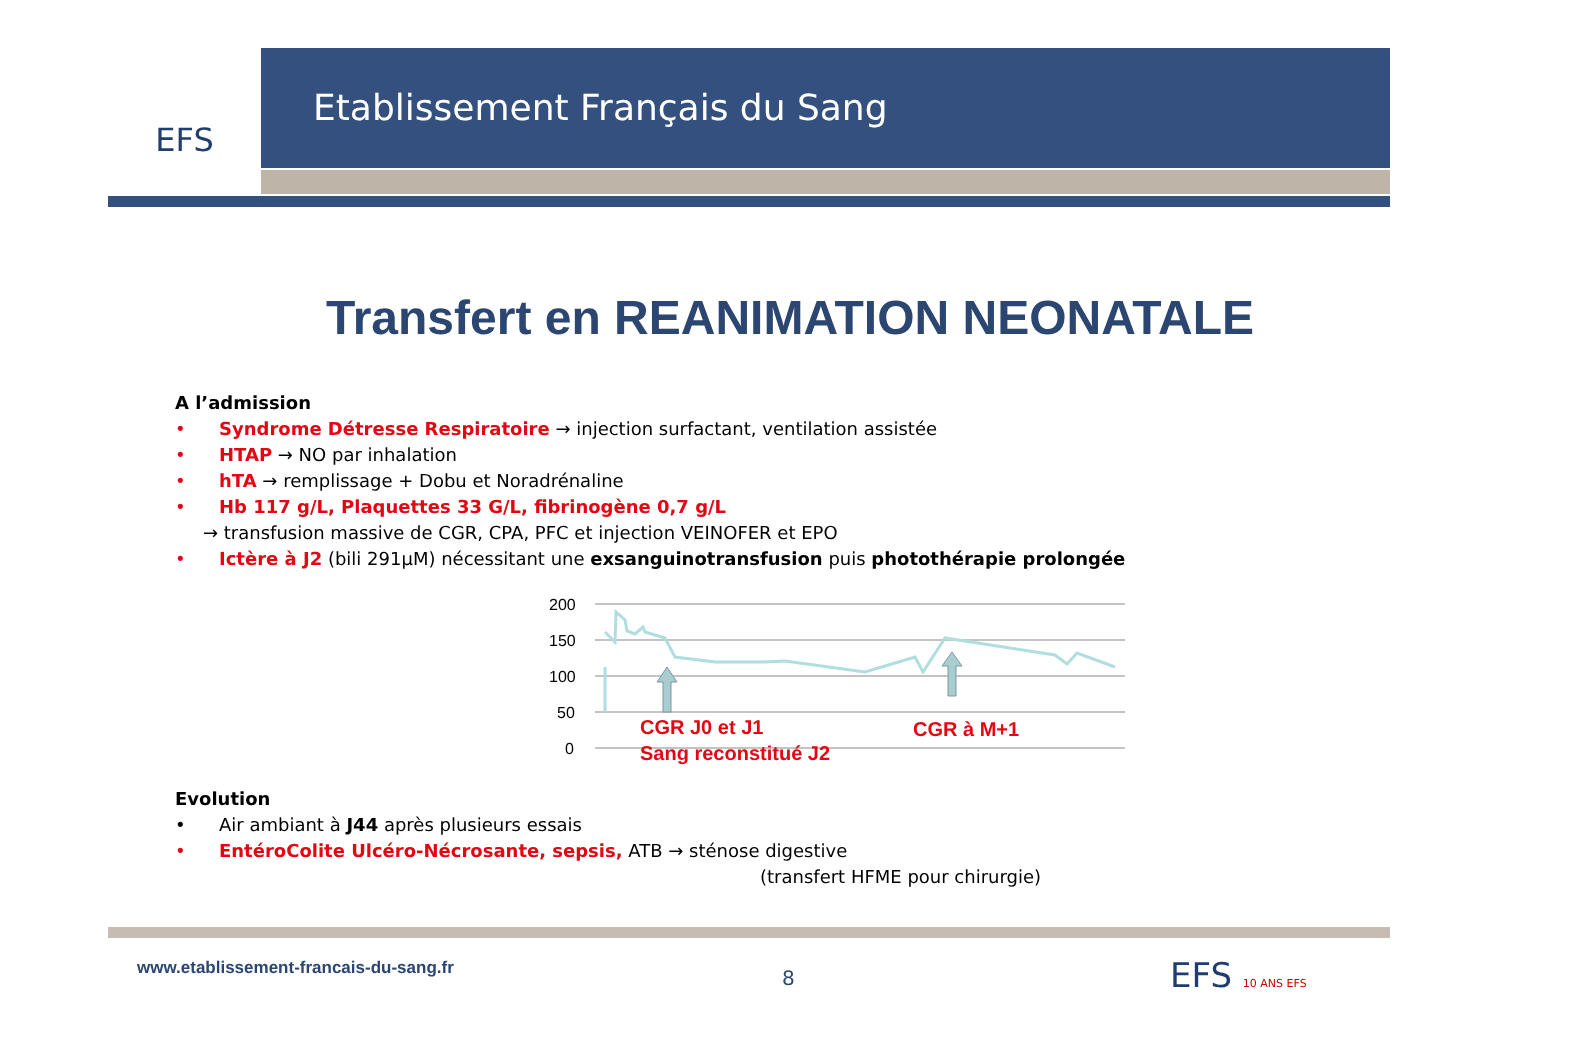EFS Etablissement Français du Sang
Transfert en REANIMATION NEONATALE
A l’admission
• Syndrome Détresse Respiratoire → injection surfactant, ventilation assistée
• HTAP → NO par inhalation
• hTA → remplissage + Dobu et Noradrénaline
• Hb 117 g/L, Plaquettes 33 G/L, fibrinogène 0,7 g/L
→ transfusion massive de CGR, CPA, PFC et injection VEINOFER et EPO
• Ictère à J2 (bili 291µM) nécessitant une exsanguinotransfusion puis photothérapie prolongée
200
150
100
50
0
CGR J0 et J1
Sang reconstitué J2
CGR à M+1
Evolution
• Air ambiant à J44 après plusieurs essais
• EntéroColite Ulcéro-Nécrosante, sepsis, ATB → sténose digestive
(transfert HFME pour chirurgie)
www.etablissement-francais-du-sang.fr
8 EFS 10 ANS EFS